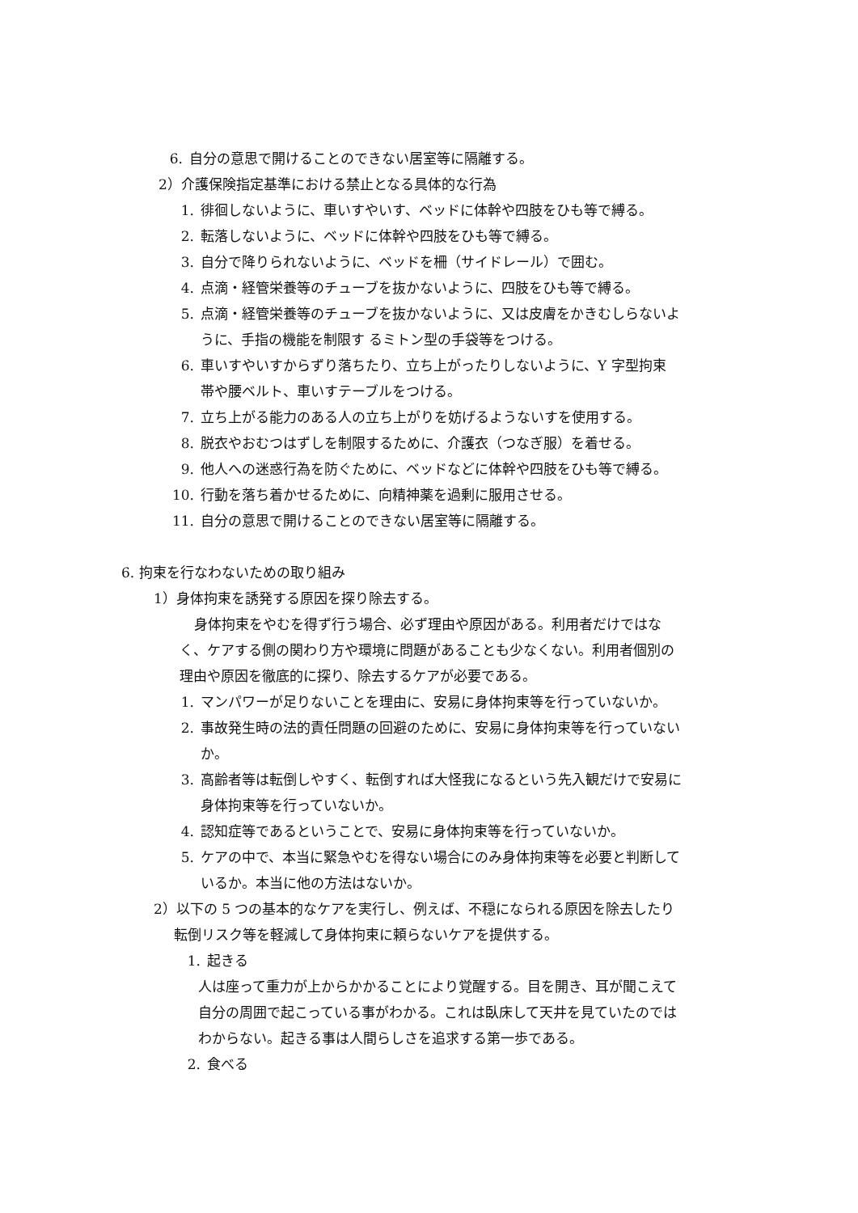6. 自分の意思で開けることのできない居室等に隔離する。
2）介護保険指定基準における禁止となる具体的な行為
1. 徘徊しないように、車いすやいす、ベッドに体幹や四肢をひも等で縛る。
2. 転落しないように、ベッドに体幹や四肢をひも等で縛る。
3. 自分で降りられないように、ベッドを柵（サイドレール）で囲む。
4. 点滴・経管栄養等のチューブを抜かないように、四肢をひも等で縛る。
5. 点滴・経管栄養等のチューブを抜かないように、又は皮膚をかきむしらないよ
うに、手指の機能を制限す るミトン型の手袋等をつける。
6. 車いすやいすからずり落ちたり、立ち上がったりしないように、Y 字型拘束
帯や腰ベルト、車いすテーブルをつける。
7. 立ち上がる能力のある人の立ち上がりを妨げるようないすを使用する。
8. 脱衣やおむつはずしを制限するために、介護衣（つなぎ服）を着せる。
9. 他人への迷惑行為を防ぐために、ベッドなどに体幹や四肢をひも等で縛る。
10. 行動を落ち着かせるために、向精神薬を過剰に服用させる。
11. 自分の意思で開けることのできない居室等に隔離する。
6. 拘束を行なわないための取り組み
1）身体拘束を誘発する原因を探り除去する。
身体拘束をやむを得ず行う場合、必ず理由や原因がある。利用者だけではな
く、ケアする側の関わり方や環境に問題があることも少なくない。利用者個別の
理由や原因を徹底的に探り、除去するケアが必要である。
1. マンパワーが足りないことを理由に、安易に身体拘束等を行っていないか。
2. 事故発生時の法的責任問題の回避のために、安易に身体拘束等を行っていない
か。
3. 高齢者等は転倒しやすく、転倒すれば大怪我になるという先入観だけで安易に
身体拘束等を行っていないか。
4. 認知症等であるということで、安易に身体拘束等を行っていないか。
5. ケアの中で、本当に緊急やむを得ない場合にのみ身体拘束等を必要と判断して
いるか。本当に他の方法はないか。
2）以下の 5 つの基本的なケアを実行し、例えば、不穏になられる原因を除去したり
転倒リスク等を軽減して身体拘束に頼らないケアを提供する。
1. 起きる
人は座って重力が上からかかることにより覚醒する。目を開き、耳が聞こえて
自分の周囲で起こっている事がわかる。これは臥床して天井を見ていたのでは
わからない。起きる事は人間らしさを追求する第一歩である。
2. 食べる